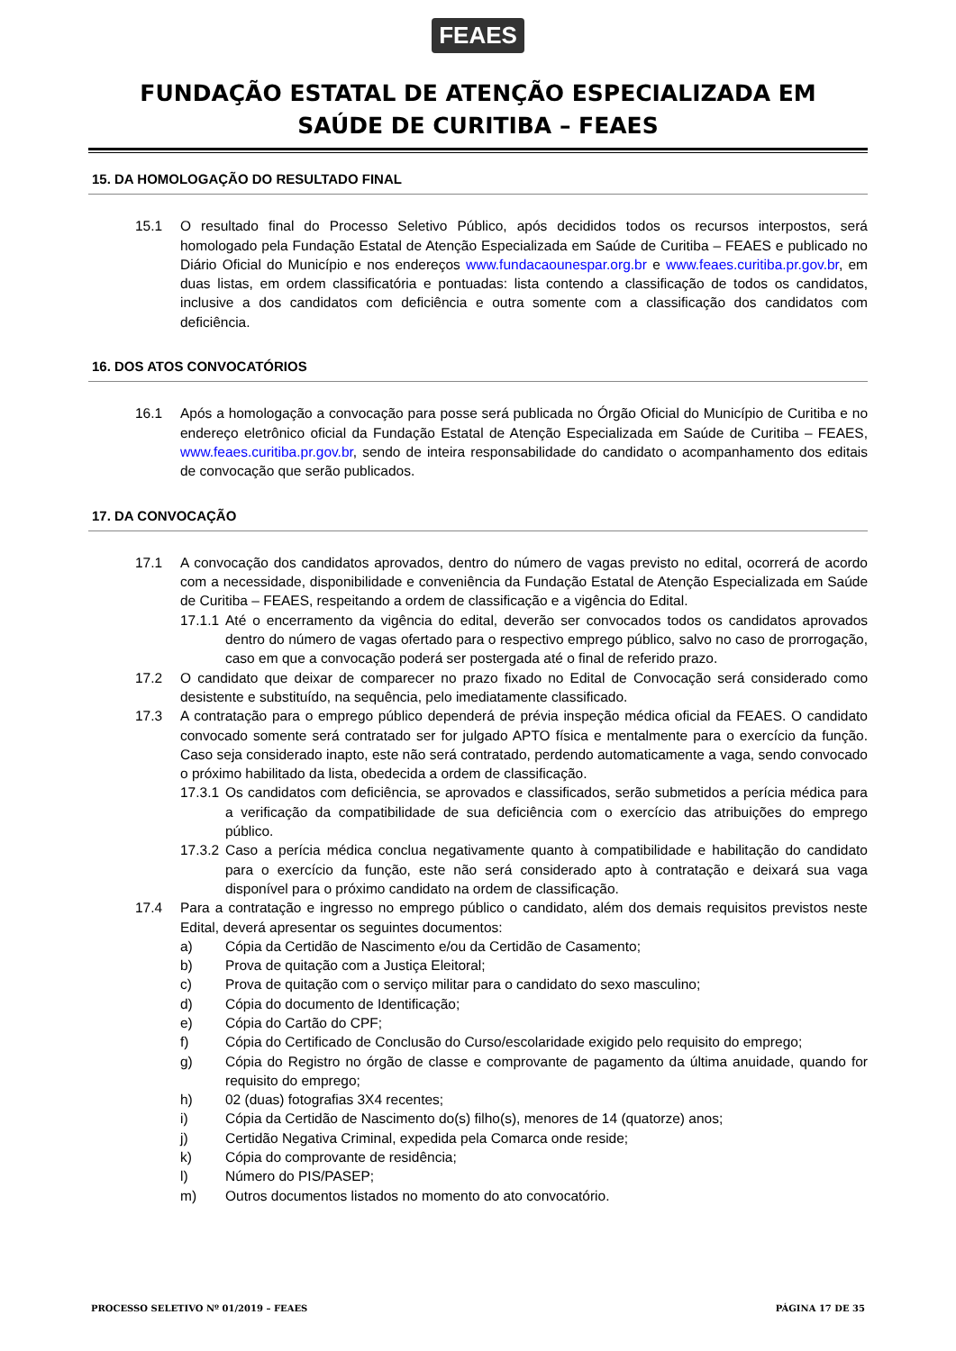FEAES
FUNDAÇÃO ESTATAL DE ATENÇÃO ESPECIALIZADA EM
SAÚDE DE CURITIBA – FEAES
15. DA HOMOLOGAÇÃO DO RESULTADO FINAL
15.1 O resultado final do Processo Seletivo Público, após decididos todos os recursos interpostos, será homologado pela Fundação Estatal de Atenção Especializada em Saúde de Curitiba – FEAES e publicado no Diário Oficial do Município e nos endereços www.fundacaounespar.org.br e www.feaes.curitiba.pr.gov.br, em duas listas, em ordem classificatória e pontuadas: lista contendo a classificação de todos os candidatos, inclusive a dos candidatos com deficiência e outra somente com a classificação dos candidatos com deficiência.
16. DOS ATOS CONVOCATÓRIOS
16.1 Após a homologação a convocação para posse será publicada no Órgão Oficial do Município de Curitiba e no endereço eletrônico oficial da Fundação Estatal de Atenção Especializada em Saúde de Curitiba – FEAES, www.feaes.curitiba.pr.gov.br, sendo de inteira responsabilidade do candidato o acompanhamento dos editais de convocação que serão publicados.
17. DA CONVOCAÇÃO
17.1 A convocação dos candidatos aprovados, dentro do número de vagas previsto no edital, ocorrerá de acordo com a necessidade, disponibilidade e conveniência da Fundação Estatal de Atenção Especializada em Saúde de Curitiba – FEAES, respeitando a ordem de classificação e a vigência do Edital.
17.1.1
Até o encerramento da vigência do edital, deverão ser convocados todos os candidatos aprovados dentro do número de vagas ofertado para o respectivo emprego público, salvo no caso de prorrogação, caso em que a convocação poderá ser postergada até o final de referido prazo.
17.2 O candidato que deixar de comparecer no prazo fixado no Edital de Convocação será considerado como desistente e substituído, na sequência, pelo imediatamente classificado.
17.3 A contratação para o emprego público dependerá de prévia inspeção médica oficial da FEAES. O candidato convocado somente será contratado ser for julgado APTO física e mentalmente para o exercício da função. Caso seja considerado inapto, este não será contratado, perdendo automaticamente a vaga, sendo convocado o próximo habilitado da lista, obedecida a ordem de classificação.
17.3.1
Os candidatos com deficiência, se aprovados e classificados, serão submetidos a perícia médica para a verificação da compatibilidade de sua deficiência com o exercício das atribuições do emprego público.
17.3.2
Caso a perícia médica conclua negativamente quanto à compatibilidade e habilitação do candidato para o exercício da função, este não será considerado apto à contratação e deixará sua vaga disponível para o próximo candidato na ordem de classificação.
17.4 Para a contratação e ingresso no emprego público o candidato, além dos demais requisitos previstos neste Edital, deverá apresentar os seguintes documentos:
a) Cópia da Certidão de Nascimento e/ou da Certidão de Casamento;
b) Prova de quitação com a Justiça Eleitoral;
c) Prova de quitação com o serviço militar para o candidato do sexo masculino;
d) Cópia do documento de Identificação;
e) Cópia do Cartão do CPF;
f) Cópia do Certificado de Conclusão do Curso/escolaridade exigido pelo requisito do emprego;
g) Cópia do Registro no órgão de classe e comprovante de pagamento da última anuidade, quando for requisito do emprego;
h) 02 (duas) fotografias 3X4 recentes;
i) Cópia da Certidão de Nascimento do(s) filho(s), menores de 14 (quatorze) anos;
j) Certidão Negativa Criminal, expedida pela Comarca onde reside;
k) Cópia do comprovante de residência;
l) Número do PIS/PASEP;
m) Outros documentos listados no momento do ato convocatório.
PROCESSO SELETIVO Nº 01/2019 – FEAES PÁGINA 17 DE 35